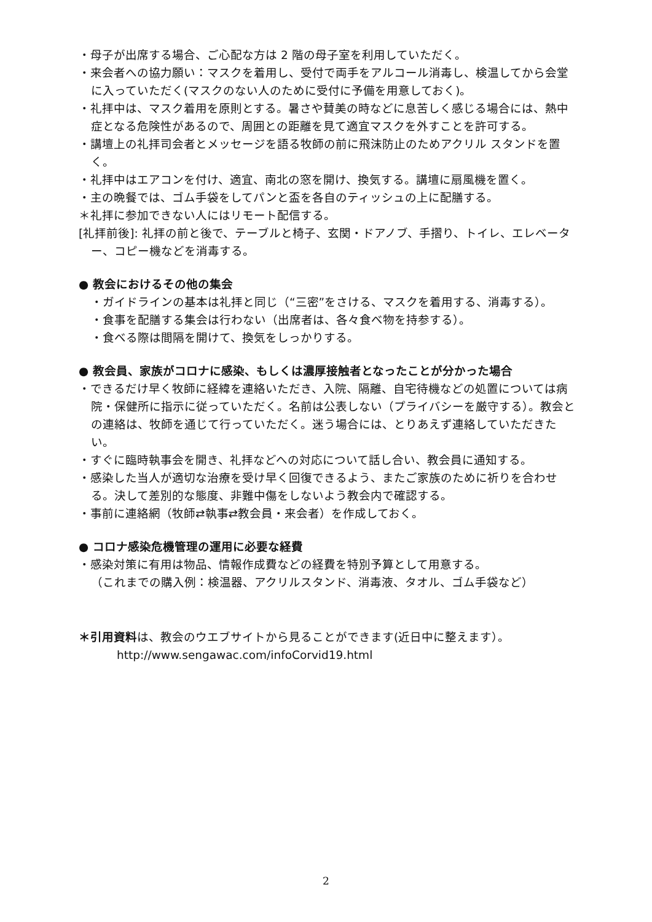・母子が出席する場合、ご心配な方は 2 階の母子室を利用していただく。
・来会者への協力願い：マスクを着用し、受付で両手をアルコール消毒し、検温してから会堂に入っていただく(マスクのない人のために受付に予備を用意しておく)。
・礼拝中は、マスク着用を原則とする。暑さや賛美の時などに息苦しく感じる場合には、熱中症となる危険性があるので、周囲との距離を見て適宜マスクを外すことを許可する。
・講壇上の礼拝司会者とメッセージを語る牧師の前に飛沫防止のためアクリル スタンドを置く。
・礼拝中はエアコンを付け、適宜、南北の窓を開け、換気する。講壇に扇風機を置く。
・主の晩餐では、ゴム手袋をしてパンと盃を各自のティッシュの上に配膳する。
＊礼拝に参加できない人にはリモート配信する。
[礼拝前後]: 礼拝の前と後で、テーブルと椅子、玄関・ドアノブ、手摺り、トイレ、エレベーター、コピー機などを消毒する。
● 教会におけるその他の集会
・ガイドラインの基本は礼拝と同じ（“三密”をさける、マスクを着用する、消毒する）。
・食事を配膳する集会は行わない（出席者は、各々食べ物を持参する）。
・食べる際は間隔を開けて、換気をしっかりする。
● 教会員、家族がコロナに感染、もしくは濃厚接触者となったことが分かった場合
・できるだけ早く牧師に経緯を連絡いただき、入院、隔離、自宅待機などの処置については病院・保健所に指示に従っていただく。名前は公表しない（プライバシーを厳守する）。教会との連絡は、牧師を通じて行っていただく。迷う場合には、とりあえず連絡していただきたい。
・すぐに臨時執事会を開き、礼拝などへの対応について話し合い、教会員に通知する。
・感染した当人が適切な治療を受け早く回復できるよう、またご家族のために祈りを合わせる。決して差別的な態度、非難中傷をしないよう教会内で確認する。
・事前に連絡網（牧師⇄執事⇄教会員・来会者）を作成しておく。
● コロナ感染危機管理の運用に必要な経費
・感染対策に有用は物品、情報作成費などの経費を特別予算として用意する。
（これまでの購入例：検温器、アクリルスタンド、消毒液、タオル、ゴム手袋など）
＊引用資料は、教会のウエブサイトから見ることができます(近日中に整えます）。
http://www.sengawac.com/infoCorvid19.html
2